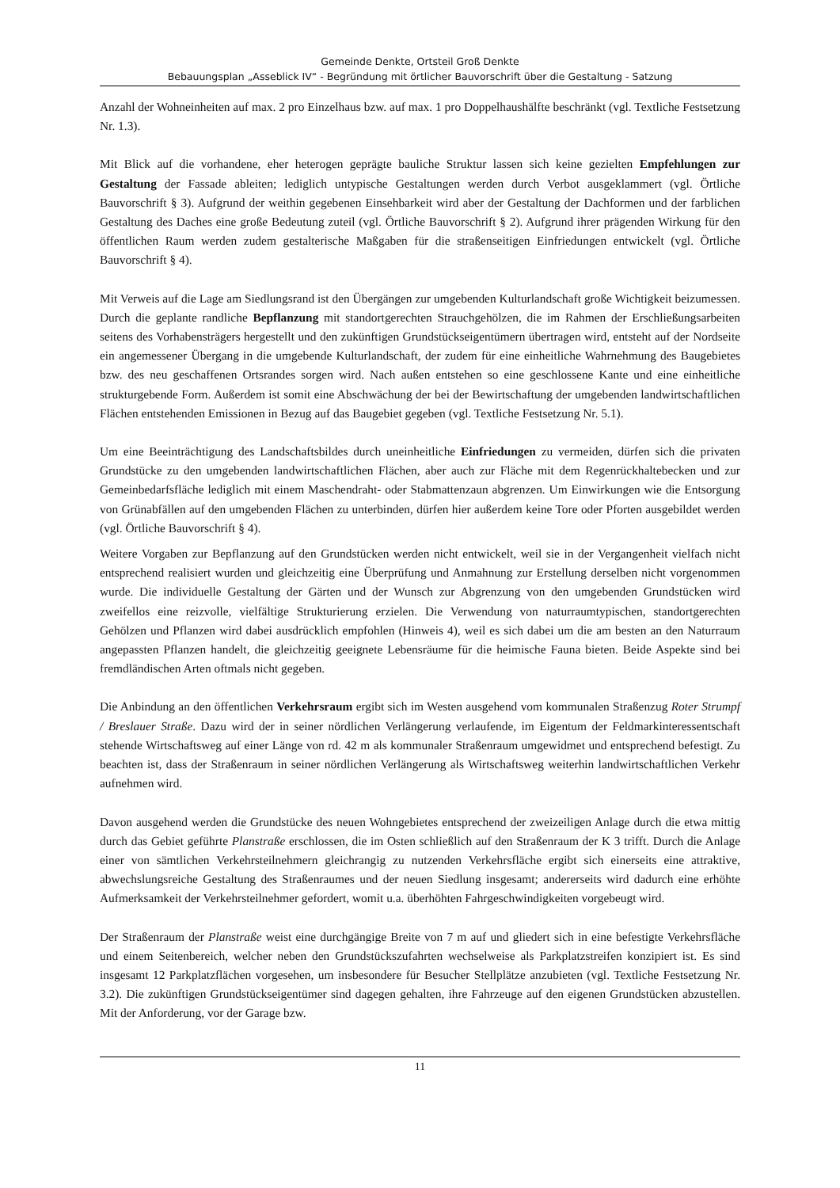Gemeinde Denkte, Ortsteil Groß Denkte
Bebauungsplan „Asseblick IV“ - Begründung mit örtlicher Bauvorschrift über die Gestaltung - Satzung
Anzahl der Wohneinheiten auf max. 2 pro Einzelhaus bzw. auf max. 1 pro Doppelhaushälfte beschränkt (vgl. Textliche Festsetzung Nr. 1.3).
Mit Blick auf die vorhandene, eher heterogen geprägte bauliche Struktur lassen sich keine gezielten Empfehlungen zur Gestaltung der Fassade ableiten; lediglich untypische Gestaltungen werden durch Verbot ausgeklammert (vgl. Örtliche Bauvorschrift § 3). Aufgrund der weithin gegebenen Einsehbarkeit wird aber der Gestaltung der Dachformen und der farblichen Gestaltung des Daches eine große Bedeutung zuteil (vgl. Örtliche Bauvorschrift § 2). Aufgrund ihrer prägenden Wirkung für den öffentlichen Raum werden zudem gestalterische Maßgaben für die straßenseitigen Einfriedungen entwickelt (vgl. Örtliche Bauvorschrift § 4).
Mit Verweis auf die Lage am Siedlungsrand ist den Übergängen zur umgebenden Kulturlandschaft große Wichtigkeit beizumessen. Durch die geplante randliche Bepflanzung mit standortgerechten Strauchgehölzen, die im Rahmen der Erschließungsarbeiten seitens des Vorhabensträgers hergestellt und den zukünftigen Grundstückseigentümern übertragen wird, entsteht auf der Nordseite ein angemessener Übergang in die umgebende Kulturlandschaft, der zudem für eine einheitliche Wahrnehmung des Baugebietes bzw. des neu geschaffenen Ortsrandes sorgen wird. Nach außen entstehen so eine geschlossene Kante und eine einheitliche strukturgebende Form. Außerdem ist somit eine Abschwächung der bei der Bewirtschaftung der umgebenden landwirtschaftlichen Flächen entstehenden Emissionen in Bezug auf das Baugebiet gegeben (vgl. Textliche Festsetzung Nr. 5.1).
Um eine Beeinträchtigung des Landschaftsbildes durch uneinheitliche Einfriedungen zu vermeiden, dürfen sich die privaten Grundstücke zu den umgebenden landwirtschaftlichen Flächen, aber auch zur Fläche mit dem Regenrückhaltebecken und zur Gemeinbedarfsfläche lediglich mit einem Maschendraht- oder Stabmattenzaun abgrenzen. Um Einwirkungen wie die Entsorgung von Grünabfällen auf den umgebenden Flächen zu unterbinden, dürfen hier außerdem keine Tore oder Pforten ausgebildet werden (vgl. Örtliche Bauvorschrift § 4).
Weitere Vorgaben zur Bepflanzung auf den Grundstücken werden nicht entwickelt, weil sie in der Vergangenheit vielfach nicht entsprechend realisiert wurden und gleichzeitig eine Überprüfung und Anmahnung zur Erstellung derselben nicht vorgenommen wurde. Die individuelle Gestaltung der Gärten und der Wunsch zur Abgrenzung von den umgebenden Grundstücken wird zweifellos eine reizvolle, vielfältige Strukturierung erzielen. Die Verwendung von naturraumtypischen, standortgerechten Gehölzen und Pflanzen wird dabei ausdrücklich empfohlen (Hinweis 4), weil es sich dabei um die am besten an den Naturraum angepassten Pflanzen handelt, die gleichzeitig geeignete Lebensräume für die heimische Fauna bieten. Beide Aspekte sind bei fremdländischen Arten oftmals nicht gegeben.
Die Anbindung an den öffentlichen Verkehrsraum ergibt sich im Westen ausgehend vom kommunalen Straßenzug Roter Strumpf / Breslauer Straße. Dazu wird der in seiner nördlichen Verlängerung verlaufende, im Eigentum der Feldmarkinteressentschaft stehende Wirtschaftsweg auf einer Länge von rd. 42 m als kommunaler Straßenraum umgewidmet und entsprechend befestigt. Zu beachten ist, dass der Straßenraum in seiner nördlichen Verlängerung als Wirtschaftsweg weiterhin landwirtschaftlichen Verkehr aufnehmen wird.
Davon ausgehend werden die Grundstücke des neuen Wohngebietes entsprechend der zweizeiligen Anlage durch die etwa mittig durch das Gebiet geführte Planstraße erschlossen, die im Osten schließlich auf den Straßenraum der K 3 trifft. Durch die Anlage einer von sämtlichen Verkehrsteilnehmern gleichrangig zu nutzenden Verkehrsfläche ergibt sich einerseits eine attraktive, abwechslungsreiche Gestaltung des Straßenraumes und der neuen Siedlung insgesamt; andererseits wird dadurch eine erhöhte Aufmerksamkeit der Verkehrsteilnehmer gefordert, womit u.a. überhöhten Fahrgeschwindigkeiten vorgebeugt wird.
Der Straßenraum der Planstraße weist eine durchgängige Breite von 7 m auf und gliedert sich in eine befestigte Verkehrsfläche und einem Seitenbereich, welcher neben den Grundstückszufahrten wechselweise als Parkplatzstreifen konzipiert ist. Es sind insgesamt 12 Parkplatzflächen vorgesehen, um insbesondere für Besucher Stellplätze anzubieten (vgl. Textliche Festsetzung Nr. 3.2). Die zukünftigen Grundstückseigentümer sind dagegen gehalten, ihre Fahrzeuge auf den eigenen Grundstücken abzustellen. Mit der Anforderung, vor der Garage bzw.
11